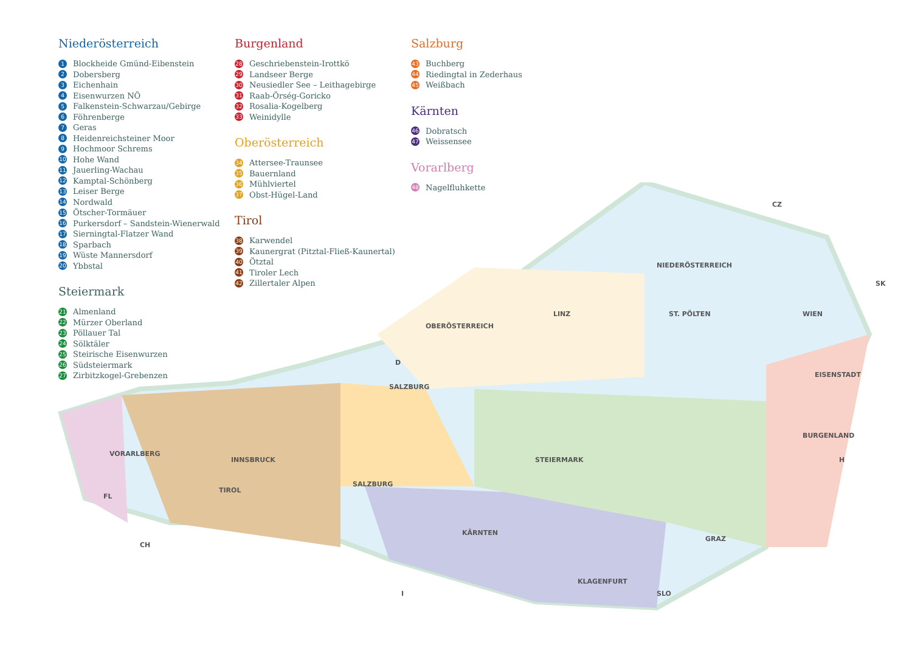Niederösterreich
1 Blockheide Gmünd-Eibenstein
2 Dobersberg
3 Eichenhain
4 Eisenwurzen NÖ
5 Falkenstein-Schwarzau/Gebirge
6 Föhrenberge
7 Geras
8 Heidenreichsteiner Moor
9 Hochmoor Schrems
10 Hohe Wand
11 Jauerling-Wachau
12 Kamptal-Schönberg
13 Leiser Berge
14 Nordwald
15 Ötscher-Tormäuer
16 Purkersdorf – Sandstein-Wienerwald
17 Sierningtal-Flatzer Wand
18 Sparbach
19 Wüste Mannersdorf
20 Ybbstal
Steiermark
21 Almenland
22 Mürzer Oberland
23 Pöllauer Tal
24 Sölktäler
25 Steirische Eisenwurzen
26 Südsteiermark
27 Zirbitzkogel-Grebenzen
Burgenland
28 Geschriebenstein-Irottkö
29 Landseer Berge
30 Neusiedler See – Leithagebirge
31 Raab-Örség-Goricko
32 Rosalia-Kogelberg
33 Weinidylle
Oberösterreich
34 Attersee-Traunsee
35 Bauernland
36 Mühlviertel
37 Obst-Hügel-Land
Tirol
38 Karwendel
39 Kaunergrat (Pitztal-Fließ-Kaunertal)
40 Ötztal
41 Tiroler Lech
42 Zillertaler Alpen
Salzburg
43 Buchberg
44 Riedingtal in Zederhaus
45 Weißbach
Kärnten
46 Dobratsch
47 Weissensee
Vorarlberg
48 Nagelfluhkette
FL
CH
D
CZ
SK
H
SLO
I
NIEDERÖSTERREICH
OBERÖSTERREICH
TIROL
SALZBURG
STEIERMARK
KÄRNTEN
VORARLBERG
BURGENLAND
WIEN
LINZ
GRAZ
KLAGENFURT
INNSBRUCK
SALZBURG
ST. PÖLTEN
EISENSTADT